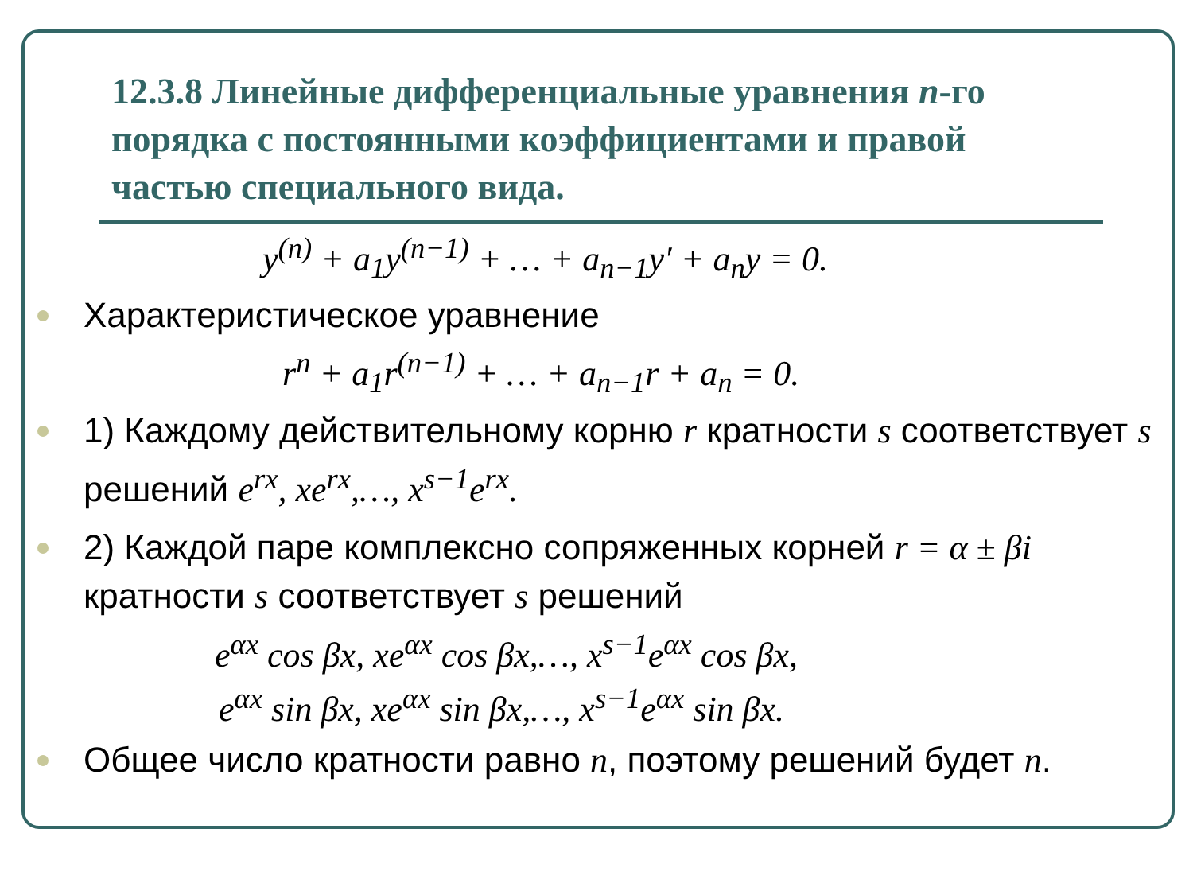12.3.8 Линейные дифференциальные уравнения n-го порядка с постоянными коэффициентами и правой частью специального вида.
y<sup>(n)</sup> + a<sub>1</sub>y<sup>(n−1)</sup> + … + a<sub>n−1</sub>y′ + a<sub>n</sub>y = 0.
Характеристическое уравнение
r<sup>n</sup> + a<sub>1</sub>r<sup>(n−1)</sup> + … + a<sub>n−1</sub>r + a<sub>n</sub> = 0.
1) Каждому действительному корню r кратности s соответствует s решений e<sup>rx</sup>, xe<sup>rx</sup>,…, x<sup>s−1</sup>e<sup>rx</sup>.
2) Каждой паре комплексно сопряженных корней r = α ± βi кратности s соответствует s решений
e<sup>αx</sup> cos βx, xe<sup>αx</sup> cos βx,…, x<sup>s−1</sup>e<sup>αx</sup> cos βx,
e<sup>αx</sup> sin βx, xe<sup>αx</sup> sin βx,…, x<sup>s−1</sup>e<sup>αx</sup> sin βx.
Общее число кратности равно n, поэтому решений будет n.